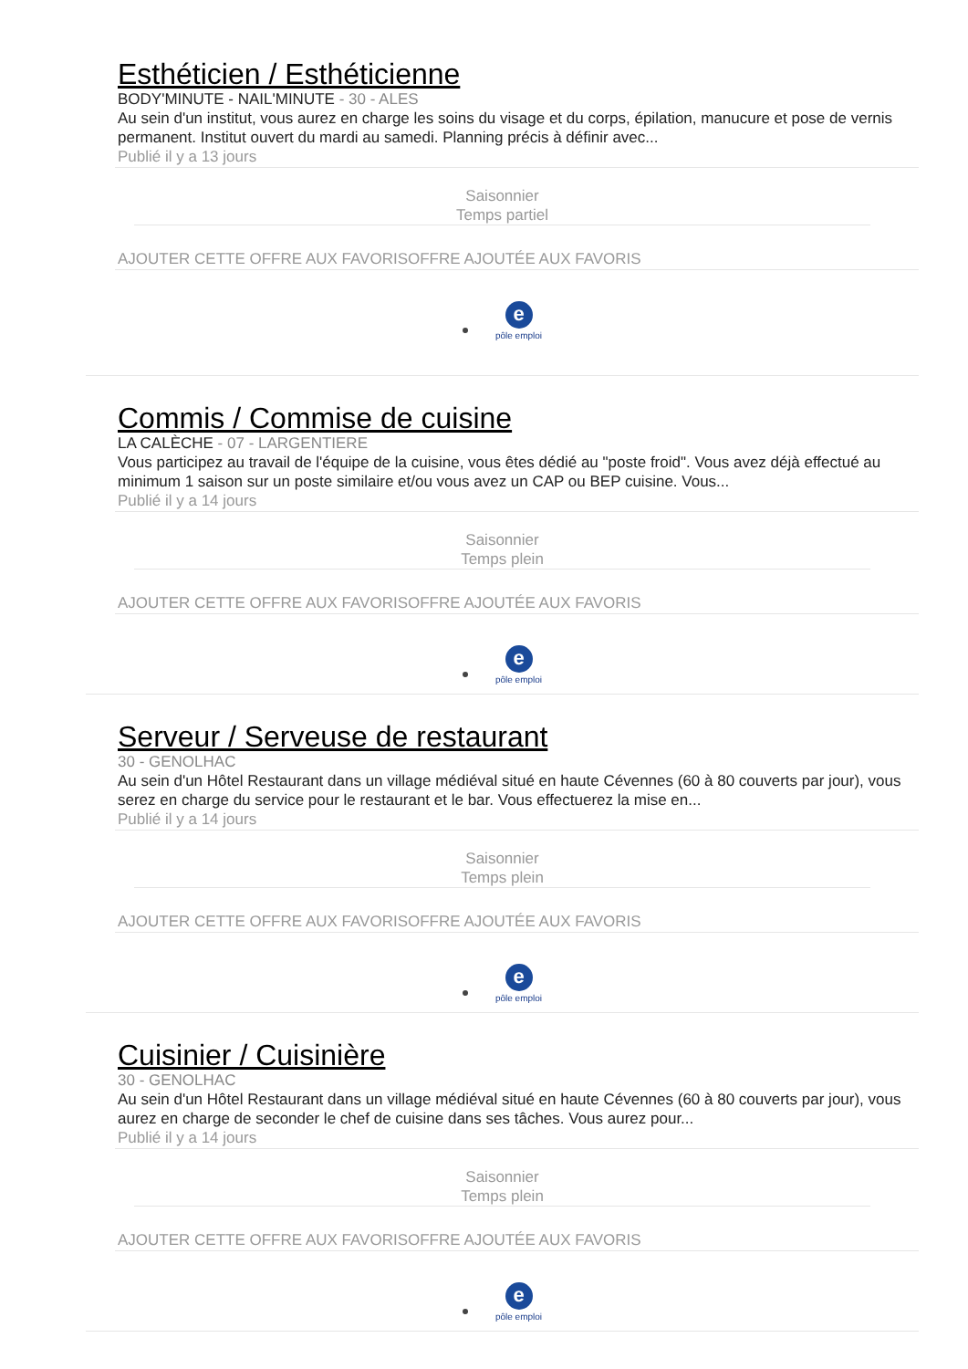Esthéticien / Esthéticienne
BODY'MINUTE - NAIL'MINUTE - 30 - ALES
Au sein d'un institut, vous aurez en charge les soins du visage et du corps, épilation, manucure et pose de vernis permanent. Institut ouvert du mardi au samedi. Planning précis à définir avec...
Publié il y a 13 jours
Saisonnier
Temps partiel
AJOUTER CETTE OFFRE AUX FAVORISOFFRE AJOUTÉE AUX FAVORIS
e
pôle emploi
Commis / Commise de cuisine
LA CALÈCHE - 07 - LARGENTIERE
Vous participez au travail de l'équipe de la cuisine, vous êtes dédié au "poste froid". Vous avez déjà effectué au minimum 1 saison sur un poste similaire et/ou vous avez un CAP ou BEP cuisine. Vous...
Publié il y a 14 jours
Saisonnier
Temps plein
AJOUTER CETTE OFFRE AUX FAVORISOFFRE AJOUTÉE AUX FAVORIS
e
pôle emploi
Serveur / Serveuse de restaurant
30 - GENOLHAC
Au sein d'un Hôtel Restaurant dans un village médiéval situé en haute Cévennes (60 à 80 couverts par jour), vous serez en charge du service pour le restaurant et le bar. Vous effectuerez la mise en...
Publié il y a 14 jours
Saisonnier
Temps plein
AJOUTER CETTE OFFRE AUX FAVORISOFFRE AJOUTÉE AUX FAVORIS
e
pôle emploi
Cuisinier / Cuisinière
30 - GENOLHAC
Au sein d'un Hôtel Restaurant dans un village médiéval situé en haute Cévennes (60 à 80 couverts par jour), vous aurez en charge de seconder le chef de cuisine dans ses tâches. Vous aurez pour...
Publié il y a 14 jours
Saisonnier
Temps plein
AJOUTER CETTE OFFRE AUX FAVORISOFFRE AJOUTÉE AUX FAVORIS
e
pôle emploi